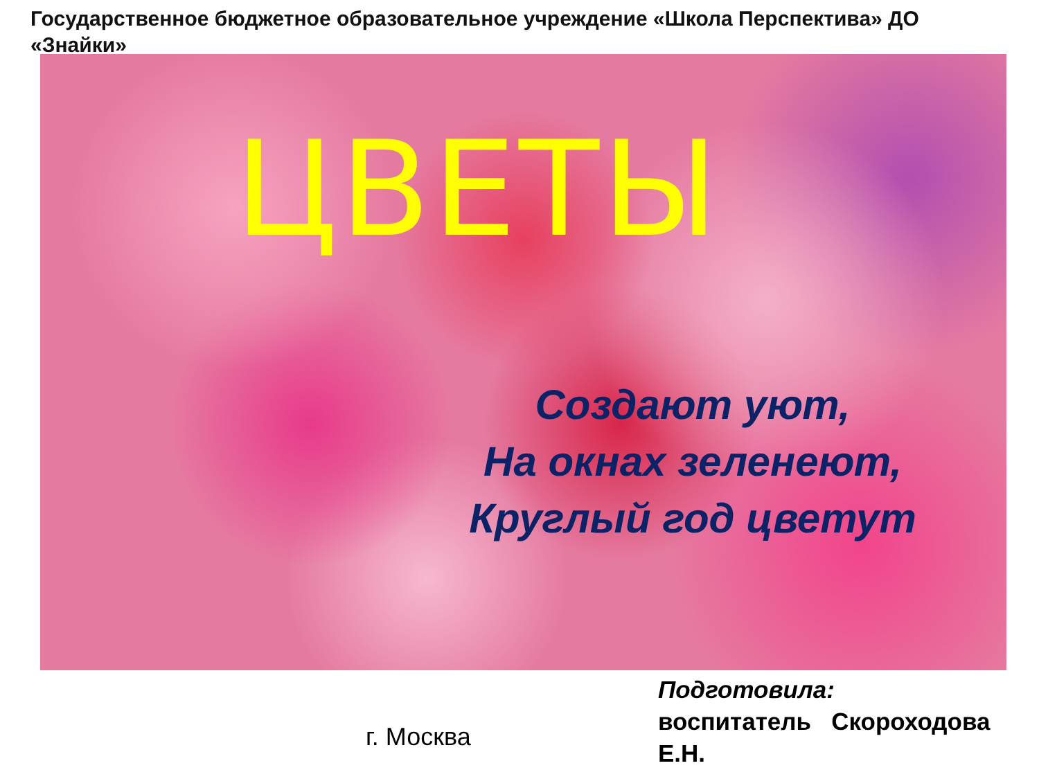Государственное бюджетное образовательное учреждение «Школа Перспектива» ДО «Знайки»
ЦВЕТЫ
Создают уют,
На окнах зеленеют,
Круглый год цветут
Подготовила:
воспитатель Скороходова Е.Н.
г. Москва